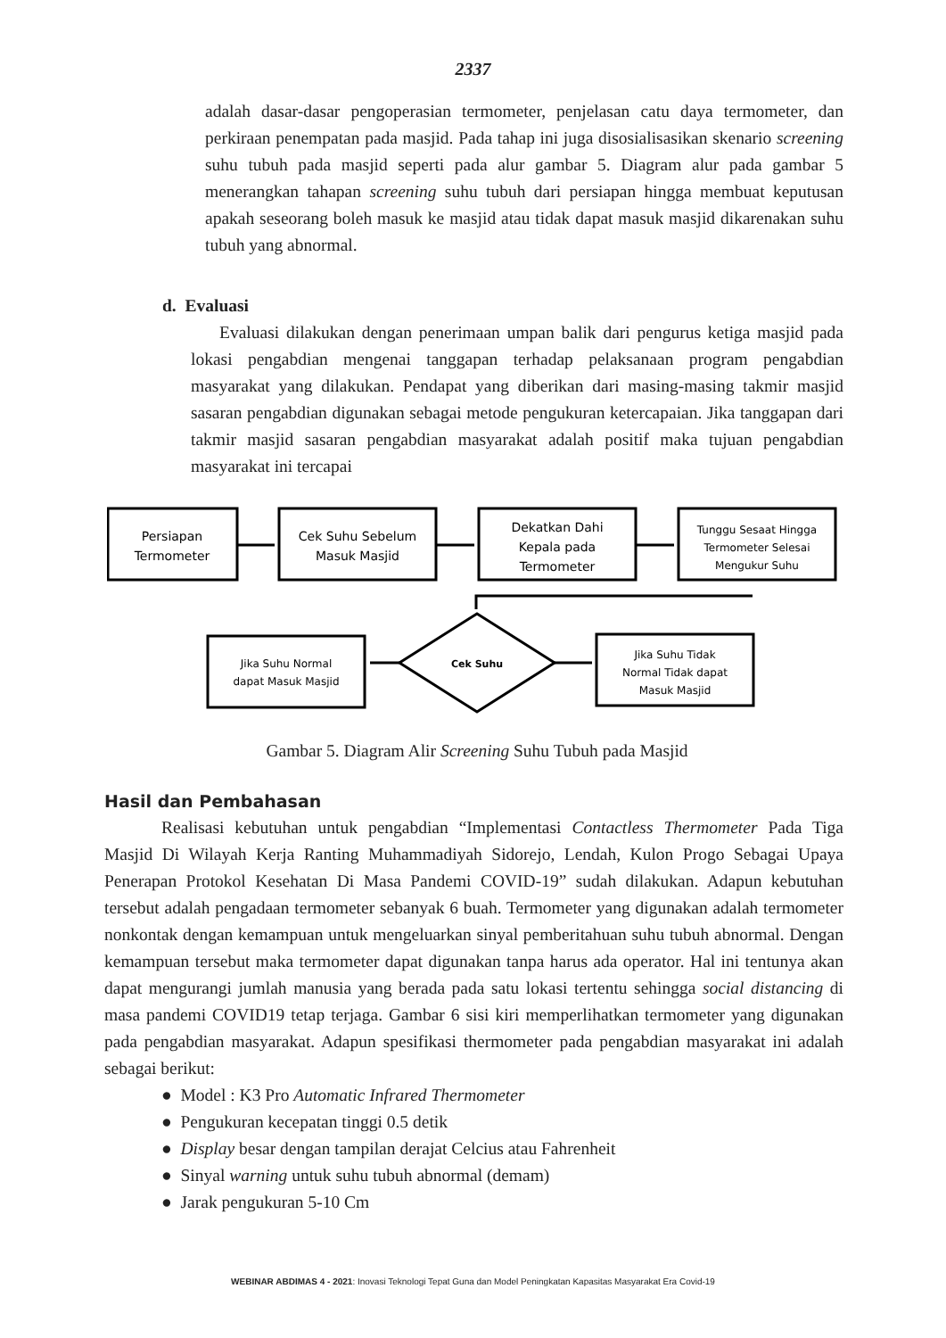2337
adalah dasar-dasar pengoperasian termometer, penjelasan catu daya termometer, dan perkiraan penempatan pada masjid. Pada tahap ini juga disosialisasikan skenario screening suhu tubuh pada masjid seperti pada alur gambar 5. Diagram alur pada gambar 5 menerangkan tahapan screening suhu tubuh dari persiapan hingga membuat keputusan apakah seseorang boleh masuk ke masjid atau tidak dapat masuk masjid dikarenakan suhu tubuh yang abnormal.
d. Evaluasi
Evaluasi dilakukan dengan penerimaan umpan balik dari pengurus ketiga masjid pada lokasi pengabdian mengenai tanggapan terhadap pelaksanaan program pengabdian masyarakat yang dilakukan. Pendapat yang diberikan dari masing-masing takmir masjid sasaran pengabdian digunakan sebagai metode pengukuran ketercapaian. Jika tanggapan dari takmir masjid sasaran pengabdian masyarakat adalah positif maka tujuan pengabdian masyarakat ini tercapai
Persiapan
Termometer
Cek Suhu Sebelum
Masuk Masjid
Dekatkan Dahi
Kepala pada
Termometer
Tunggu Sesaat Hingga
Termometer Selesai
Mengukur Suhu
Jika Suhu Normal
dapat Masuk Masjid
Cek Suhu
Jika Suhu Tidak
Normal Tidak dapat
Masuk Masjid
Gambar 5. Diagram Alir Screening Suhu Tubuh pada Masjid
Hasil dan Pembahasan
Realisasi kebutuhan untuk pengabdian “Implementasi Contactless Thermometer Pada Tiga Masjid Di Wilayah Kerja Ranting Muhammadiyah Sidorejo, Lendah, Kulon Progo Sebagai Upaya Penerapan Protokol Kesehatan Di Masa Pandemi COVID-19” sudah dilakukan. Adapun kebutuhan tersebut adalah pengadaan termometer sebanyak 6 buah. Termometer yang digunakan adalah termometer nonkontak dengan kemampuan untuk mengeluarkan sinyal pemberitahuan suhu tubuh abnormal. Dengan kemampuan tersebut maka termometer dapat digunakan tanpa harus ada operator. Hal ini tentunya akan dapat mengurangi jumlah manusia yang berada pada satu lokasi tertentu sehingga social distancing di masa pandemi COVID19 tetap terjaga. Gambar 6 sisi kiri memperlihatkan termometer yang digunakan pada pengabdian masyarakat. Adapun spesifikasi thermometer pada pengabdian masyarakat ini adalah sebagai berikut:
● Model : K3 Pro Automatic Infrared Thermometer
● Pengukuran kecepatan tinggi 0.5 detik
● Display besar dengan tampilan derajat Celcius atau Fahrenheit
● Sinyal warning untuk suhu tubuh abnormal (demam)
● Jarak pengukuran 5-10 Cm
WEBINAR ABDIMAS 4 - 2021: Inovasi Teknologi Tepat Guna dan Model Peningkatan Kapasitas Masyarakat Era Covid-19